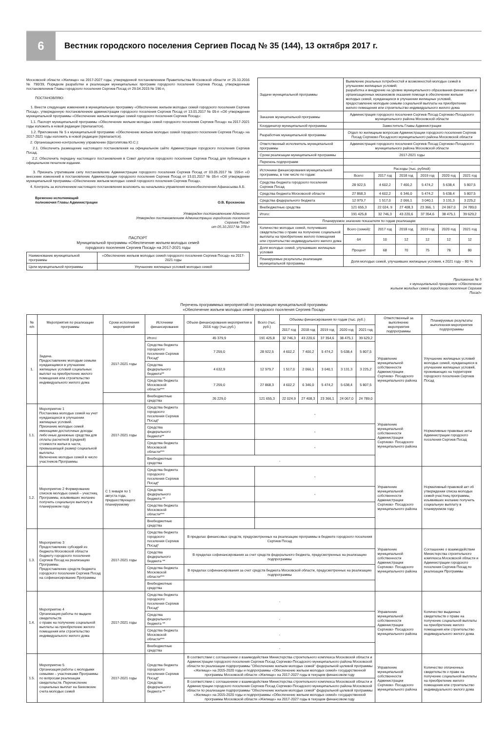6
Вестник городского поселения Сергиев Посад № 35 (144), 13 октября 2017 г.
Московской области «Жилище» на 2017-2027 годы, утвержденной постановлением Правительства Московской области от 25.10.2016 № 790/39, Порядком разработки и реализации муниципальных программ городского поселения Сергиев Посад, утвержденным постановлением Главы городского поселения Сергиев Посад от 29.04.2015 № 196-п,
ПОСТАНОВЛЯЮ:
1. Внести следующие изменения в муниципальную программу «Обеспечение жильем молодых семей городского поселения Сергиев Посад», утвержденную постановлением администрации городского поселения Сергиев Посад от 13.01.2017 № 05-п «Об утверждении муниципальной программы «Обеспечение жильем молодых семей городского поселения Сергиев Посад»:
1.1. Паспорт муниципальной программы «Обеспечение жильем молодых семей городского поселения Сергиев Посад» на 2017-2021 годы изложить в новой редакции (прилагается).
1.2. Приложение № 5 к муниципальной программе «Обеспечение жильем молодых семей городского поселения Сергиев Посад» на 2017-2021 годы изложить в новой редакции (прилагается).
2. Организационно-контрольному управлению (Щеголятова Ю.С.):
2.1. Обеспечить размещение настоящего постановления на официальном сайте Администрации городского поселения Сергиев Посад.
2.2. Обеспечить передачу настоящего постановления в Совет депутатов городского поселения Сергиев Посад для публикации в официальном печатном издании.
3. Признать утратившим силу постановление Администрации городского поселения Сергиев Посад от 03.05.2017 № 159-п «О внесении изменений в постановление Администрации городского поселения Сергиев Посад от 13.01.2017 № 05-п «Об утверждении муниципальной программы «Обеспечение жильем молодых семей городского поселения Сергиев Посад».
4. Контроль за исполнением настоящего постановления возложить на начальника управления жизнеобеспечения Афанасьева А.Б.
Временно исполняющий
полномочия Главы Администрации
О.В. Ероханова
Утвержден постановлением Админист
Утвержден постановлением Администрации городского поселения
Сергиев Посад
от 05.10.2017 № 378-п
ПАСПОРТ
Муниципальной программы «Обеспечение жильем молодых семей
городского поселения Сергиев Посад» на 2017-2021 годы
| Наименование муниципальной программы | «Обеспечение жильем молодых семей городского поселения Сергиев Посад» на 2017-2021 годы |
| Цели муниципальной программы | Улучшение жилищных условий молодых семей |
| Задачи муниципальной программы | Выявление реальных потребностей и возможностей молодых семей в улучшении жилищных условий; разработка и внедрение на уровне муниципального образования финансовых и организационных механизмов оказания помощи в обеспечении жильем молодых семей, нуждающихся в улучшении жилищных условий, предоставление молодым семьям социальной выплаты на приобретение жилого помещения или строительство индивидуального жилого дома | | | | | |
| Заказчик муниципальной программы | Администрация городского поселения Сергиев Посад Сергиево-Посадского муниципального района Московской области | | | | | |
| Координатор муниципальной программы | Заместитель Главы Администрации | | | | | |
| Разработчик муниципальной программы | Отдел по жилищным вопросам Администрации городского поселения Сергиев Посад Сергиево-Посадского муниципального района Московской области | | | | | |
| Ответственный исполнитель муниципальной программы | Администрация городского поселения Сергиев Посад Сергиево-Посадского муниципального района Московской области | | | | | |
| Сроки реализации муниципальной программы | 2017-2021 годы | | | | | |
| Перечень подпрограмм | - | | | | | |
| Источники финансирования муниципальной программы, в том числе по годам: | Расходы (тыс. рублей) | | | | | |
| | Всего: | 2017 год | 2018 год | 2019 год | 2020 год | 2021 год |
| Средства бюджета городского поселения Сергиев Посад | 28 922,5 | 4 602,2 | 7 400,2 | 5 474,2 | 5 638,4 | 5 807,5 |
| Средства бюджета Московской области | 27 868,3 | 4 602,2 | 6 346,0 | 5 474,2 | 5 638,4 | 5 807,5 |
| Средства федерального бюджета | 12 979,7 | 1 517,0 | 2 066,1 | 3 040,1 | 3 131,3 | 3 225,2 |
| Внебюджетные средства | 121 655,3 | 22 024, 9 | 27 408,3 | 23 366, 1 | 24 067,0 | 24 789,0 |
| Итого: | 191 425,8 | 32 746,3 | 43 220,6 | 37 354,6 | 38 475,1 | 39 629,2 |
| Планируемое значение показателя по годам реализации | | | | | | |
| Количество молодых семей, получивших свидетельства о праве на получение социальной выплаты на приобретение жилого помещения или строительство индивидуального жилого дома | Всего (семей): | 2017 год | 2018 год | 2019 год | 2020 год | 2021 год |
| | 64 | 10 | 12 | 12 | 12 | 12 |
| Доля молодых семей, улучшивших жилищные условия | Процент | 68 | 70 | 75 | 78 | 80 |
| Планируемые результаты реализации муниципальной программы | Доля молодых семей, улучшивших жилищные условия, к 2021 году – 80 % | | | | | |
Приложение № 5
к муниципальной программе «Обеспечение
жильем молодых семей городского поселения Сергиев
Посад»
Перечень программных мероприятий по реализации муниципальной программы
«Обеспечение жильем молодых семей городского поселения Сергиев Посад»
| № п/п | Мероприятия по реализации программы | Сроки исполнения мероприятий | Источники финансирования | Объем финансирования мероприятия в 2016 году (тыс.руб.) | Всего (тыс. руб.) | Объемы финансирования по годам (тыс. руб.) | | | | | Ответственный за выполнение мероприятия подпрограммы | Планируемые результаты выполнения мероприятия подпрограммы |
| --- | --- | --- | --- | --- | --- | --- | --- | --- | --- | --- | --- | --- |
| | | | | | | 2017 год | 2018 год | 2019 год | 2020 год | 2021 год | | |
| 1. | Задача. Предоставление молодым семьям нуждающимся в улучшении жилищных условий социальных выплат на приобретение жилого помещения или строительство индивидуального жилого дома | 2017-2021 годы | Итого: | 45 379,9 | 191 425,8 | 32 746,3 | 43 220,6 | 37 354,6 | 38 475,1 | 39 629,2 | Управление муниципальной собственности Администрации Сергиево- Посадского муниципального района | Улучшение жилищных условий молодых семей, нуждающихся в улучшении жилищных условий, проживающих на территории городского поселения Сергиев Посад |
| | | | Средства бюджета городского поселения Сергиев Посад* | 7 259,0 | 28 922,5 | 4 602,2 | 7 400,2 | 5 474,2 | 5 638,4 | 5 807,5 | | |
| | | | Средства федерального бюджета** | 4 632,9 | 12 979,7 | 1 517,0 | 2 066,1 | 3 040,1 | 3 131,3 | 3 225,2 | | |
| | | | Средства бюджета Московской области*** | 7 259,0 | 27 868,3 | 4 602,2 | 6 346,0 | 5 474,2 | 5 638,4 | 5 807,5 | | |
| | | | Внебюджетные средства | 26 229,0 | 121 655,3 | 22 024,9 | 27 408,3 | 23 366,1 | 24 067,0 | 24 789,0 | | |
| 1.1. | Мероприятие 1 Постановка молодых семей на учет нуждающихся в улучшении жилищных условий. Признание молодых семей имеющими достаточные доходы либо иные денежные средства для оплаты расчетной (средней) стоимости жилья в части, превышающей размер социальной выплаты. Включение молодых семей в число участников Программы. | 2017-2021 годы | Средства бюджета городского поселения Сергиев Посад* | | - | | | | | | Управление муниципальной собственности Администрации Сергиево- Посадского муниципального района | Нормативные правовые акты Администрации городского поселения Сергиев Посад |
| | | | Средства федерального бюджета** | | - | | | | | | | |
| | | | Средства бюджета Московской области*** | | - | | | | | | | |
| | | | Внебюджетные средства | - | | | | | | | | |
| 1.2. | Мероприятие 2 Формирование списков молодых семей – участниц Программы, изъявивших желание получить социальную выплату в планируемом году | С 1 января по 1 августа года, предшествующего планируемому | Средства бюджета городского поселения Сергиев Посад* | | - | | | | | | Управление муниципальной собственности Администрации Сергиево- Посадского муниципального района | Нормативный правовой акт об утверждении списка молодых семей-участниц программы, изъявивших желание получить социальную выплату в планируемом году |
| | | | Средства федерального бюджета ** | | - | | | | | | | |
| | | | Средства бюджета Московской области*** | | | | | | | | | |
| | | | Внебюджетные средства | | | | | | | | | |
| 1.3. | Мероприятие 3 Предоставление субсидий из бюджета Московской области бюджету городского поселения Сергиев Посад на реализацию Программы. Предоставление средств бюджета городского поселения Сергиев Посад на софинансирование Программы | 2017-2021 годы | Средства бюджета городского поселения Сергиев Посад* | В пределах финансовых средств, предусмотренных на реализацию программы в бюджете городского поселения Сергиев Посад | | | | | | | Управление муниципальной собственности Администрации Сергиево- Посадского муниципального района | Соглашение о взаимодействии Министерства строительного комплекса Московской области и Администрации городского поселения Сергиев Посад по реализации Программы |
| | | | Средства федерального бюджета ** | В пределах софинансирования за счет средств федерального бюджета, предусмотренных на реализацию подпрограммы | | | | | | | | |
| | | | Средства бюджета Московской области*** | В пределах софинансирования за счет средств бюджета Московской области, предусмотренных на реализацию подпрограммы | | | | | | | | |
| | | | Внебюджетные средства | | | | | | | | | |
| 1.4. | Мероприятие 4 Организация работы по выдаче свидетельств о праве на получение социальной выплаты на приобретение жилого помещения или строительство индивидуального жилого дома | 2017-2021 годы | Средства бюджета городского поселения Сергиев Посад* | - | | | | | | | Управление муниципальной собственности Администрации Сергиево- Посадского муниципального района | Количество выданных свидетельств о праве на получение социальной выплаты на приобретение жилого помещения или строительство индивидуального жилого дома |
| | | | Средства федерального бюджета ** | - | | | | | | | | |
| | | | Средства бюджета Московской области*** | - | | | | | | | | |
| | | | Внебюджетные средства | - | | | | | | | | |
| 1.5. | Мероприятие 5 Организация работы с молодыми семьями – участниками Программы по вопросам реализации свидетельств. Перечисление социальных выплат на банковские счета молодых семей | 2017-2021 годы | Средства бюджета городского поселения Сергиев Посад* Средства федерального бюджета ** | В соответствии с соглашением о взаимодействии Министерства строительного комплекса Московской области и Администрации городского поселения Сергиев Посад Сергиево-Посадского муниципального района Московской области по реализации подпрограммы "Обеспечение жильем молодых семей" федеральной целевой программы «Жилище» на 2015-2020 годы и подпрограммы «Обеспечение жильем молодых семей» государственной программы Московской области «Жилище» на 2017-2027 годы в текущем финансовом году | | | | | | | Управление муниципальной собственности Администрации Сергиево- Посадского муниципального района | Количество оплаченных свидетельств о праве на получение социальной выплаты на приобретение жилого помещения или строительство индивидуального жилого дома |
| | | | | В соответствии с соглашением о взаимодействии Министерства строительного комплекса Московской области и Администрации городского поселения Сергиев Посад Сергиево-Посадского муниципального района Московской области по реализации подпрограммы "Обеспечение жильем молодых семей" федеральной целевой программы «Жилище» на 2015-2020 годы и подпрограммы «Обеспечение жильем молодых семей» государственной программы Московской области «Жилище» на 2017-2027 годы в текущем финансовом году | | | | | | | | |